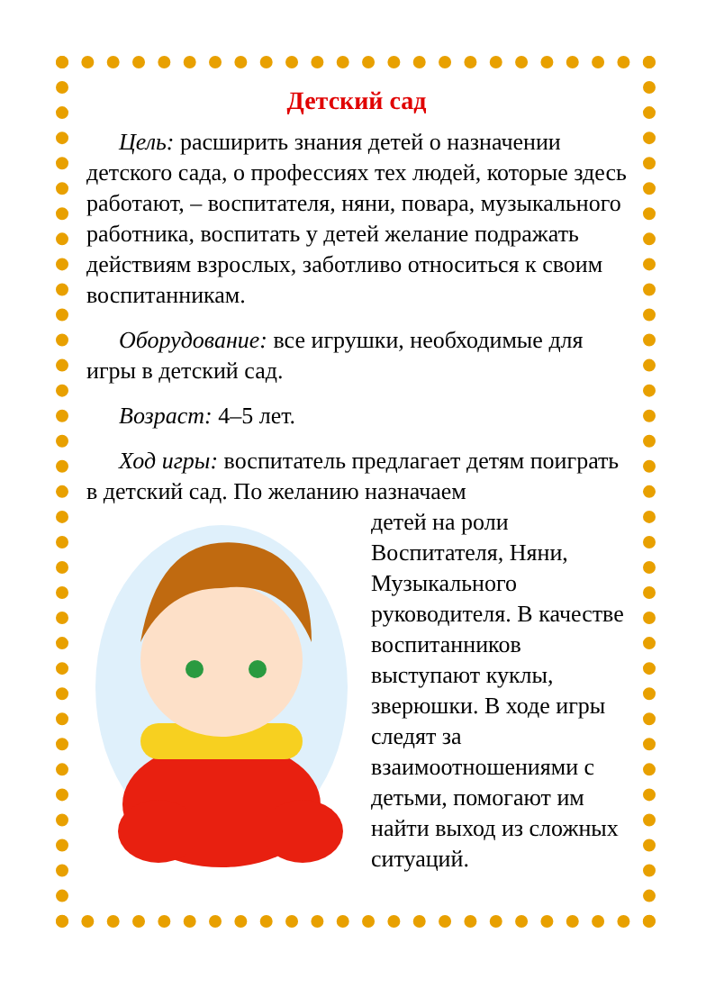Детский сад
Цель: расширить знания детей о назначении детского сада, о профессиях тех людей, которые здесь работают, – воспитателя, няни, повара, музыкального работника, воспитать у детей желание подражать действиям взрослых, заботливо относиться к своим воспитанникам.
Оборудование: все игрушки, необходимые для игры в детский сад.
Возраст: 4–5 лет.
Ход игры: воспитатель предлагает детям поиграть в детский сад. По желанию назначаем
детей на роли Воспитателя, Няни, Музыкального руководителя. В качестве воспитанников выступают куклы, зверюшки. В ходе игры следят за взаимоотношениями с детьми, помогают им найти выход из сложных ситуаций.